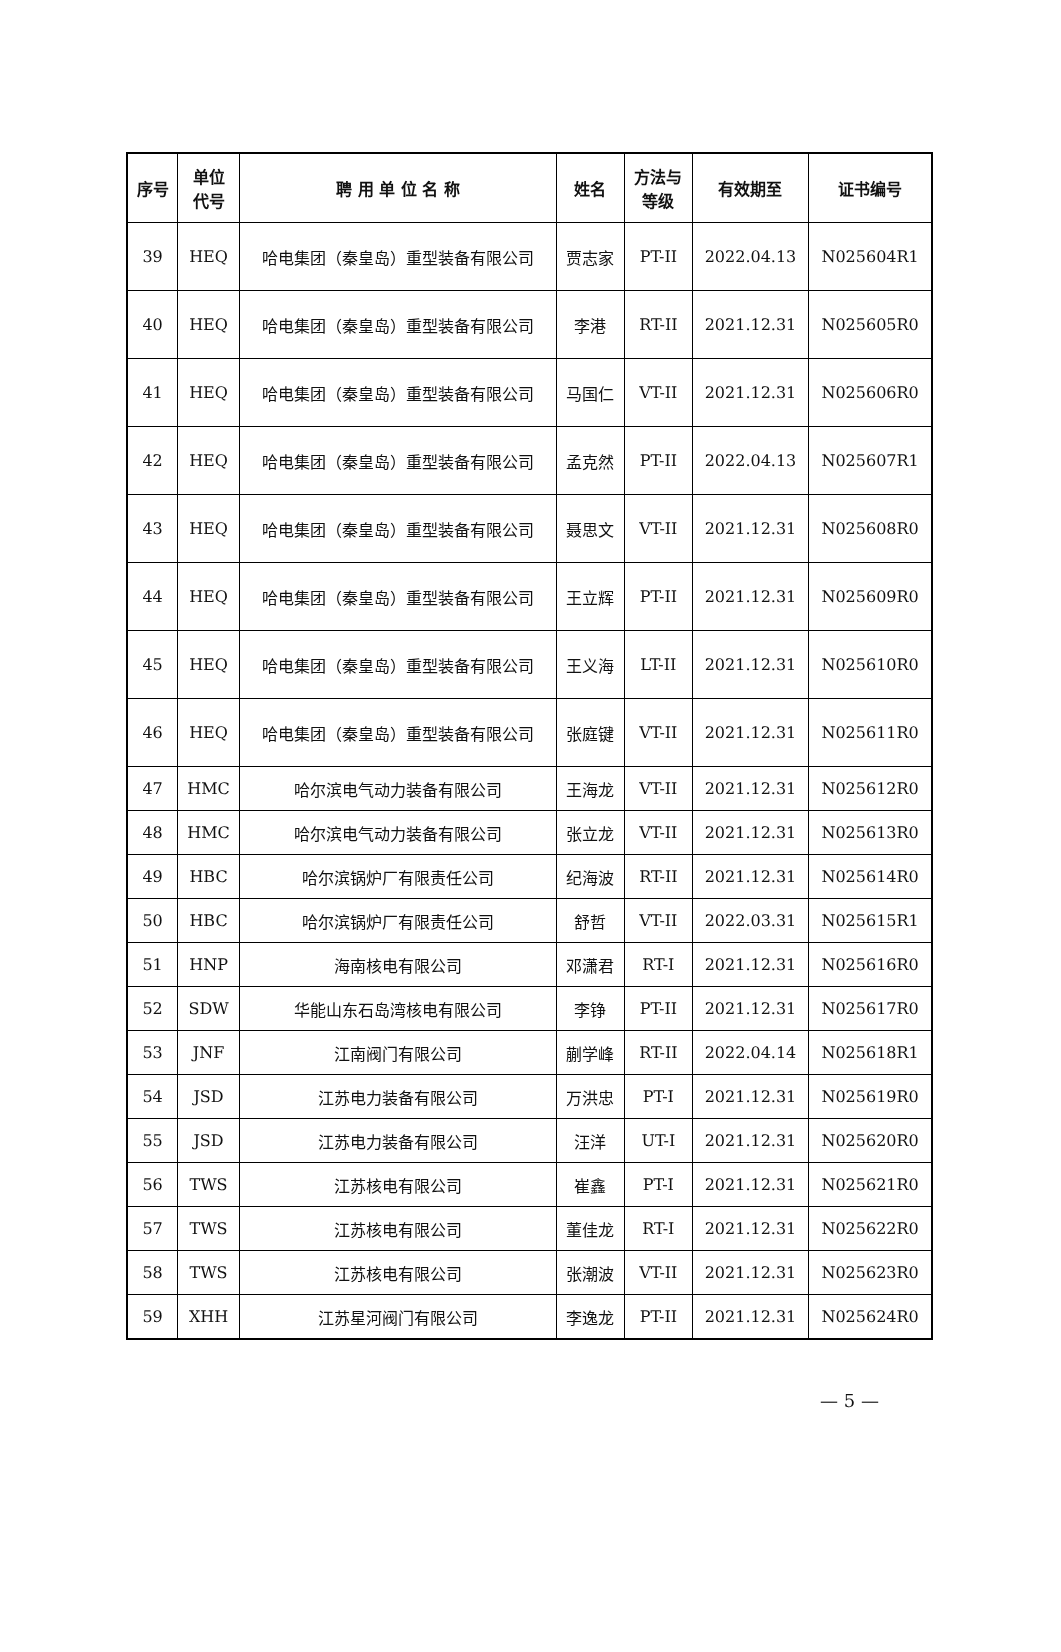| 序号 | 单位 代号 | 聘 用 单 位 名 称 | 姓名 | 方法与 等级 | 有效期至 | 证书编号 |
| --- | --- | --- | --- | --- | --- | --- |
| 39 | HEQ | 哈电集团（秦皇岛）重型装备有限公司 | 贾志家 | PT-II | 2022.04.13 | N025604R1 |
| 40 | HEQ | 哈电集团（秦皇岛）重型装备有限公司 | 李港 | RT-II | 2021.12.31 | N025605R0 |
| 41 | HEQ | 哈电集团（秦皇岛）重型装备有限公司 | 马国仁 | VT-II | 2021.12.31 | N025606R0 |
| 42 | HEQ | 哈电集团（秦皇岛）重型装备有限公司 | 孟克然 | PT-II | 2022.04.13 | N025607R1 |
| 43 | HEQ | 哈电集团（秦皇岛）重型装备有限公司 | 聂思文 | VT-II | 2021.12.31 | N025608R0 |
| 44 | HEQ | 哈电集团（秦皇岛）重型装备有限公司 | 王立辉 | PT-II | 2021.12.31 | N025609R0 |
| 45 | HEQ | 哈电集团（秦皇岛）重型装备有限公司 | 王义海 | LT-II | 2021.12.31 | N025610R0 |
| 46 | HEQ | 哈电集团（秦皇岛）重型装备有限公司 | 张庭键 | VT-II | 2021.12.31 | N025611R0 |
| 47 | HMC | 哈尔滨电气动力装备有限公司 | 王海龙 | VT-II | 2021.12.31 | N025612R0 |
| 48 | HMC | 哈尔滨电气动力装备有限公司 | 张立龙 | VT-II | 2021.12.31 | N025613R0 |
| 49 | HBC | 哈尔滨锅炉厂有限责任公司 | 纪海波 | RT-II | 2021.12.31 | N025614R0 |
| 50 | HBC | 哈尔滨锅炉厂有限责任公司 | 舒哲 | VT-II | 2022.03.31 | N025615R1 |
| 51 | HNP | 海南核电有限公司 | 邓潇君 | RT-I | 2021.12.31 | N025616R0 |
| 52 | SDW | 华能山东石岛湾核电有限公司 | 李铮 | PT-II | 2021.12.31 | N025617R0 |
| 53 | JNF | 江南阀门有限公司 | 蒯学峰 | RT-II | 2022.04.14 | N025618R1 |
| 54 | JSD | 江苏电力装备有限公司 | 万洪忠 | PT-I | 2021.12.31 | N025619R0 |
| 55 | JSD | 江苏电力装备有限公司 | 汪洋 | UT-I | 2021.12.31 | N025620R0 |
| 56 | TWS | 江苏核电有限公司 | 崔鑫 | PT-I | 2021.12.31 | N025621R0 |
| 57 | TWS | 江苏核电有限公司 | 董佳龙 | RT-I | 2021.12.31 | N025622R0 |
| 58 | TWS | 江苏核电有限公司 | 张潮波 | VT-II | 2021.12.31 | N025623R0 |
| 59 | XHH | 江苏星河阀门有限公司 | 李逸龙 | PT-II | 2021.12.31 | N025624R0 |
— 5 —